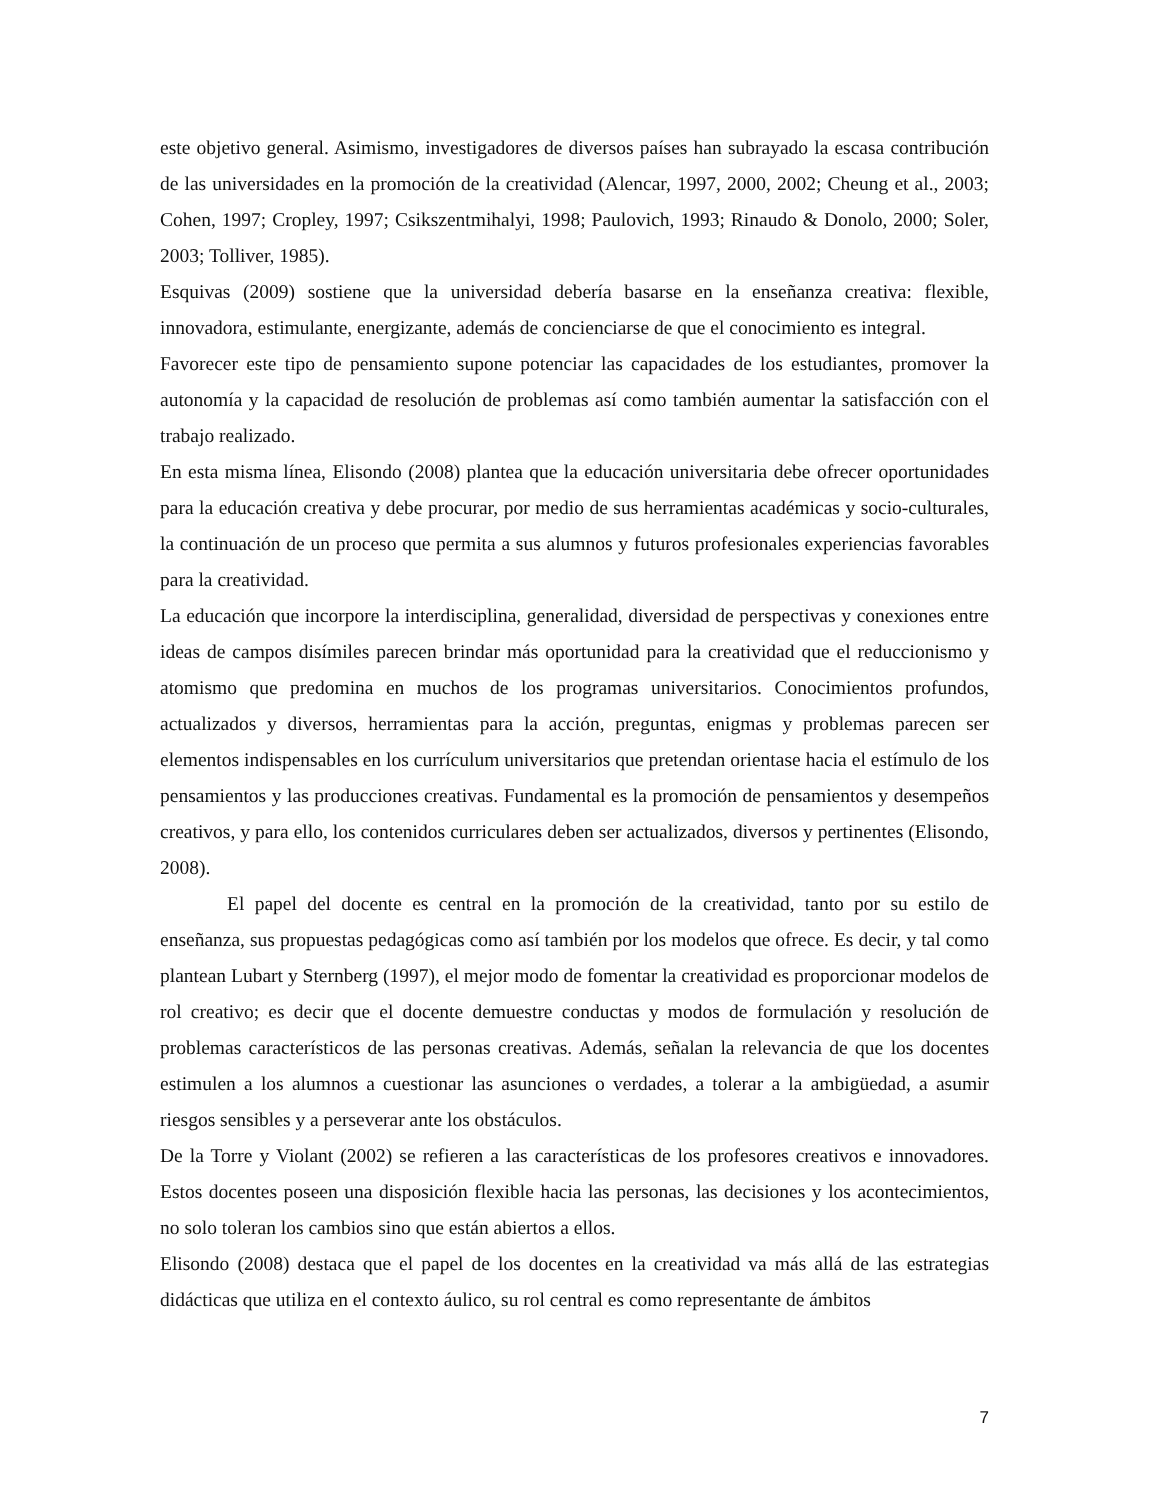este objetivo general. Asimismo, investigadores de diversos países han subrayado la escasa contribución de las universidades en la promoción de la creatividad (Alencar, 1997, 2000, 2002; Cheung et al., 2003; Cohen, 1997; Cropley, 1997; Csikszentmihalyi, 1998; Paulovich, 1993; Rinaudo & Donolo, 2000; Soler, 2003; Tolliver, 1985).
Esquivas (2009) sostiene que la universidad debería basarse en la enseñanza creativa: flexible, innovadora, estimulante, energizante, además de concienciarse de que el conocimiento es integral.
Favorecer este tipo de pensamiento supone potenciar las capacidades de los estudiantes, promover la autonomía y la capacidad de resolución de problemas así como también aumentar la satisfacción con el trabajo realizado.
En esta misma línea, Elisondo (2008) plantea que la educación universitaria debe ofrecer oportunidades para la educación creativa y debe procurar, por medio de sus herramientas académicas y socio-culturales, la continuación de un proceso que permita a sus alumnos y futuros profesionales experiencias favorables para la creatividad.
La educación que incorpore la interdisciplina, generalidad, diversidad de perspectivas y conexiones entre ideas de campos disímiles parecen brindar más oportunidad para la creatividad que el reduccionismo y atomismo que predomina en muchos de los programas universitarios. Conocimientos profundos, actualizados y diversos, herramientas para la acción, preguntas, enigmas y problemas parecen ser elementos indispensables en los currículum universitarios que pretendan orientase hacia el estímulo de los pensamientos y las producciones creativas. Fundamental es la promoción de pensamientos y desempeños creativos, y para ello, los contenidos curriculares deben ser actualizados, diversos y pertinentes (Elisondo, 2008).
El papel del docente es central en la promoción de la creatividad, tanto por su estilo de enseñanza, sus propuestas pedagógicas como así también por los modelos que ofrece. Es decir, y tal como plantean Lubart y Sternberg (1997), el mejor modo de fomentar la creatividad es proporcionar modelos de rol creativo; es decir que el docente demuestre conductas y modos de formulación y resolución de problemas característicos de las personas creativas. Además, señalan la relevancia de que los docentes estimulen a los alumnos a cuestionar las asunciones o verdades, a tolerar a la ambigüedad, a asumir riesgos sensibles y a perseverar ante los obstáculos.
De la Torre y Violant (2002) se refieren a las características de los profesores creativos e innovadores. Estos docentes poseen una disposición flexible hacia las personas, las decisiones y los acontecimientos, no solo toleran los cambios sino que están abiertos a ellos.
Elisondo (2008) destaca que el papel de los docentes en la creatividad va más allá de las estrategias didácticas que utiliza en el contexto áulico, su rol central es como representante de ámbitos
7